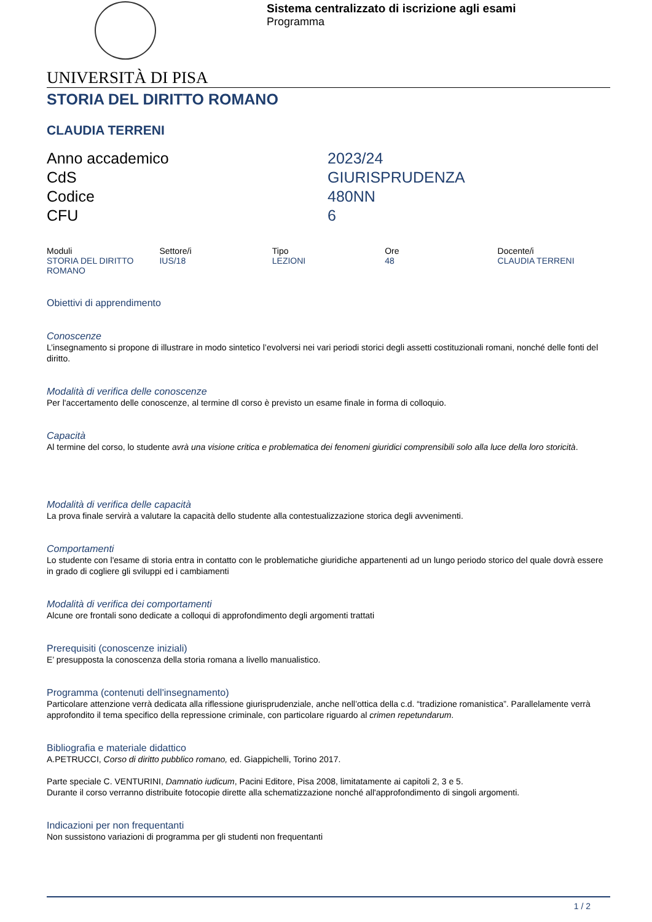Sistema centralizzato di iscrizione agli esami
Programma
UNIVERSITÀ DI PISA
STORIA DEL DIRITTO ROMANO
CLAUDIA TERRENI
Anno accademico
2023/24
CdS
GIURISPRUDENZA
Codice
480NN
CFU
6
| Moduli | Settore/i | Tipo | Ore | Docente/i |
| --- | --- | --- | --- | --- |
| STORIA DEL DIRITTO ROMANO | IUS/18 | LEZIONI | 48 | CLAUDIA TERRENI |
Obiettivi di apprendimento
Conoscenze
L’insegnamento si propone di illustrare in modo sintetico l’evolversi nei vari periodi storici degli assetti costituzionali romani, nonché delle fonti del diritto.
Modalità di verifica delle conoscenze
Per l'accertamento delle conoscenze, al termine dl corso è previsto un esame finale in forma di colloquio.
Capacità
Al termine del corso, lo studente avrà una visione critica e problematica dei fenomeni giuridici comprensibili solo alla luce della loro storicità.
Modalità di verifica delle capacità
La prova finale servirà a valutare la capacità dello studente alla contestualizzazione storica degli avvenimenti.
Comportamenti
Lo studente con l'esame di storia entra in contatto con le problematiche giuridiche appartenenti ad un lungo periodo storico del quale dovrà essere in grado di cogliere gli sviluppi ed i cambiamenti
Modalità di verifica dei comportamenti
Alcune ore frontali sono dedicate a colloqui di approfondimento degli argomenti trattati
Prerequisiti (conoscenze iniziali)
E’ presupposta la conoscenza della storia romana a livello manualistico.
Programma (contenuti dell'insegnamento)
Particolare attenzione verrà dedicata alla riflessione giurisprudenziale, anche nell’ottica della c.d. “tradizione romanistica”. Parallelamente verrà approfondito il tema specifico della repressione criminale, con particolare riguardo al crimen repetundarum.
Bibliografia e materiale didattico
A.PETRUCCI, Corso di diritto pubblico romano, ed. Giappichelli, Torino 2017.
Parte speciale C. VENTURINI, Damnatio iudicum, Pacini Editore, Pisa 2008, limitatamente ai capitoli 2, 3 e 5.
Durante il corso verranno distribuite fotocopie dirette alla schematizzazione nonché all'approfondimento di singoli argomenti.
Indicazioni per non frequentanti
Non sussistono variazioni di programma per gli studenti non frequentanti
1 / 2